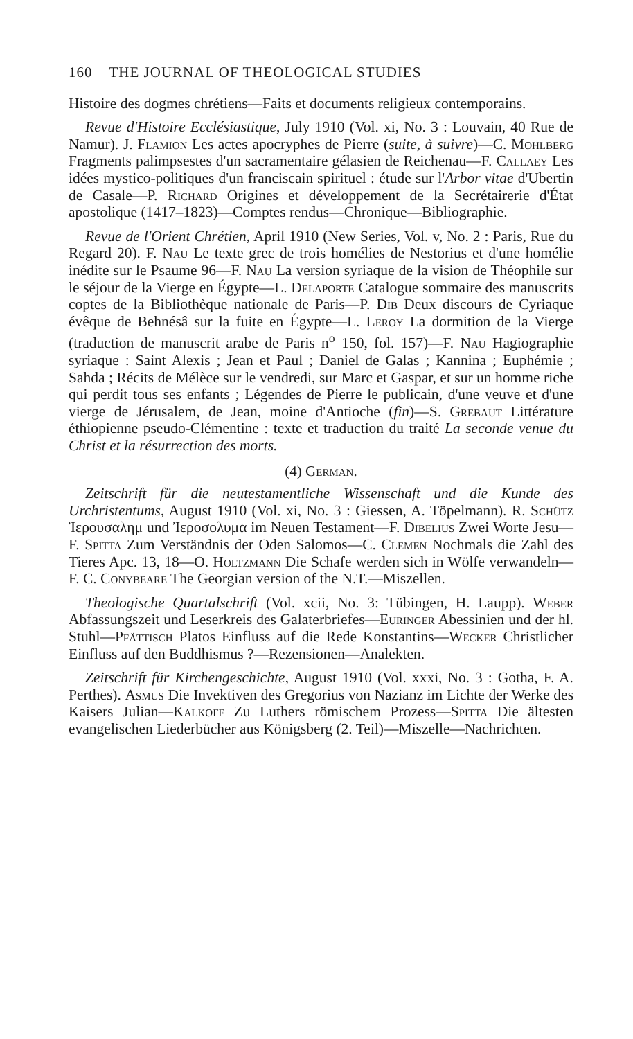160 THE JOURNAL OF THEOLOGICAL STUDIES
Histoire des dogmes chrétiens—Faits et documents religieux contemporains.
Revue d'Histoire Ecclésiastique, July 1910 (Vol. xi, No. 3 : Louvain, 40 Rue de Namur). J. Flamion Les actes apocryphes de Pierre (suite, à suivre)—C. Mohlberg Fragments palimpsestes d'un sacramentaire gélasien de Reichenau—F. Callaey Les idées mystico-politiques d'un franciscain spirituel : étude sur l'Arbor vitae d'Ubertin de Casale—P. Richard Origines et développement de la Secrétairerie d'État apostolique (1417–1823)—Comptes rendus—Chronique—Bibliographie.
Revue de l'Orient Chrétien, April 1910 (New Series, Vol. v, No. 2 : Paris, Rue du Regard 20). F. Nau Le texte grec de trois homélies de Nestorius et d'une homélie inédite sur le Psaume 96—F. Nau La version syriaque de la vision de Théophile sur le séjour de la Vierge en Égypte—L. Delaporte Catalogue sommaire des manuscrits coptes de la Bibliothèque nationale de Paris—P. Dib Deux discours de Cyriaque évêque de Behnésâ sur la fuite en Égypte—L. Leroy La dormition de la Vierge (traduction de manuscrit arabe de Paris n<sup>o</sup> 150, fol. 157)—F. Nau Hagiographie syriaque : Saint Alexis ; Jean et Paul ; Daniel de Galas ; Kannina ; Euphémie ; Sahda ; Récits de Mélèce sur le vendredi, sur Marc et Gaspar, et sur un homme riche qui perdit tous ses enfants ; Légendes de Pierre le publicain, d'une veuve et d'une vierge de Jérusalem, de Jean, moine d'Antioche (fin)—S. Grebaut Littérature éthiopienne pseudo-Clémentine : texte et traduction du traité La seconde venue du Christ et la résurrection des morts.
(4) German.
Zeitschrift für die neutestamentliche Wissenschaft und die Kunde des Urchristentums, August 1910 (Vol. xi, No. 3 : Giessen, A. Töpelmann). R. Schütz Ἰερουσαλημ und Ἰεροσολυμα im Neuen Testament—F. Dibelius Zwei Worte Jesu—F. Spitta Zum Verständnis der Oden Salomos—C. Clemen Nochmals die Zahl des Tieres Apc. 13, 18—O. Holtzmann Die Schafe werden sich in Wölfe verwandeln—F. C. Conybeare The Georgian version of the N.T.—Miszellen.
Theologische Quartalschrift (Vol. xcii, No. 3: Tübingen, H. Laupp). Weber Abfassungszeit und Leserkreis des Galaterbriefes—Euringer Abessinien und der hl. Stuhl—Pfättisch Platos Einfluss auf die Rede Konstantins—Wecker Christlicher Einfluss auf den Buddhismus ?—Rezensionen—Analekten.
Zeitschrift für Kirchengeschichte, August 1910 (Vol. xxxi, No. 3 : Gotha, F. A. Perthes). Asmus Die Invektiven des Gregorius von Nazianz im Lichte der Werke des Kaisers Julian—Kalkoff Zu Luthers römischem Prozess—Spitta Die ältesten evangelischen Liederbücher aus Königsberg (2. Teil)—Miszelle—Nachrichten.